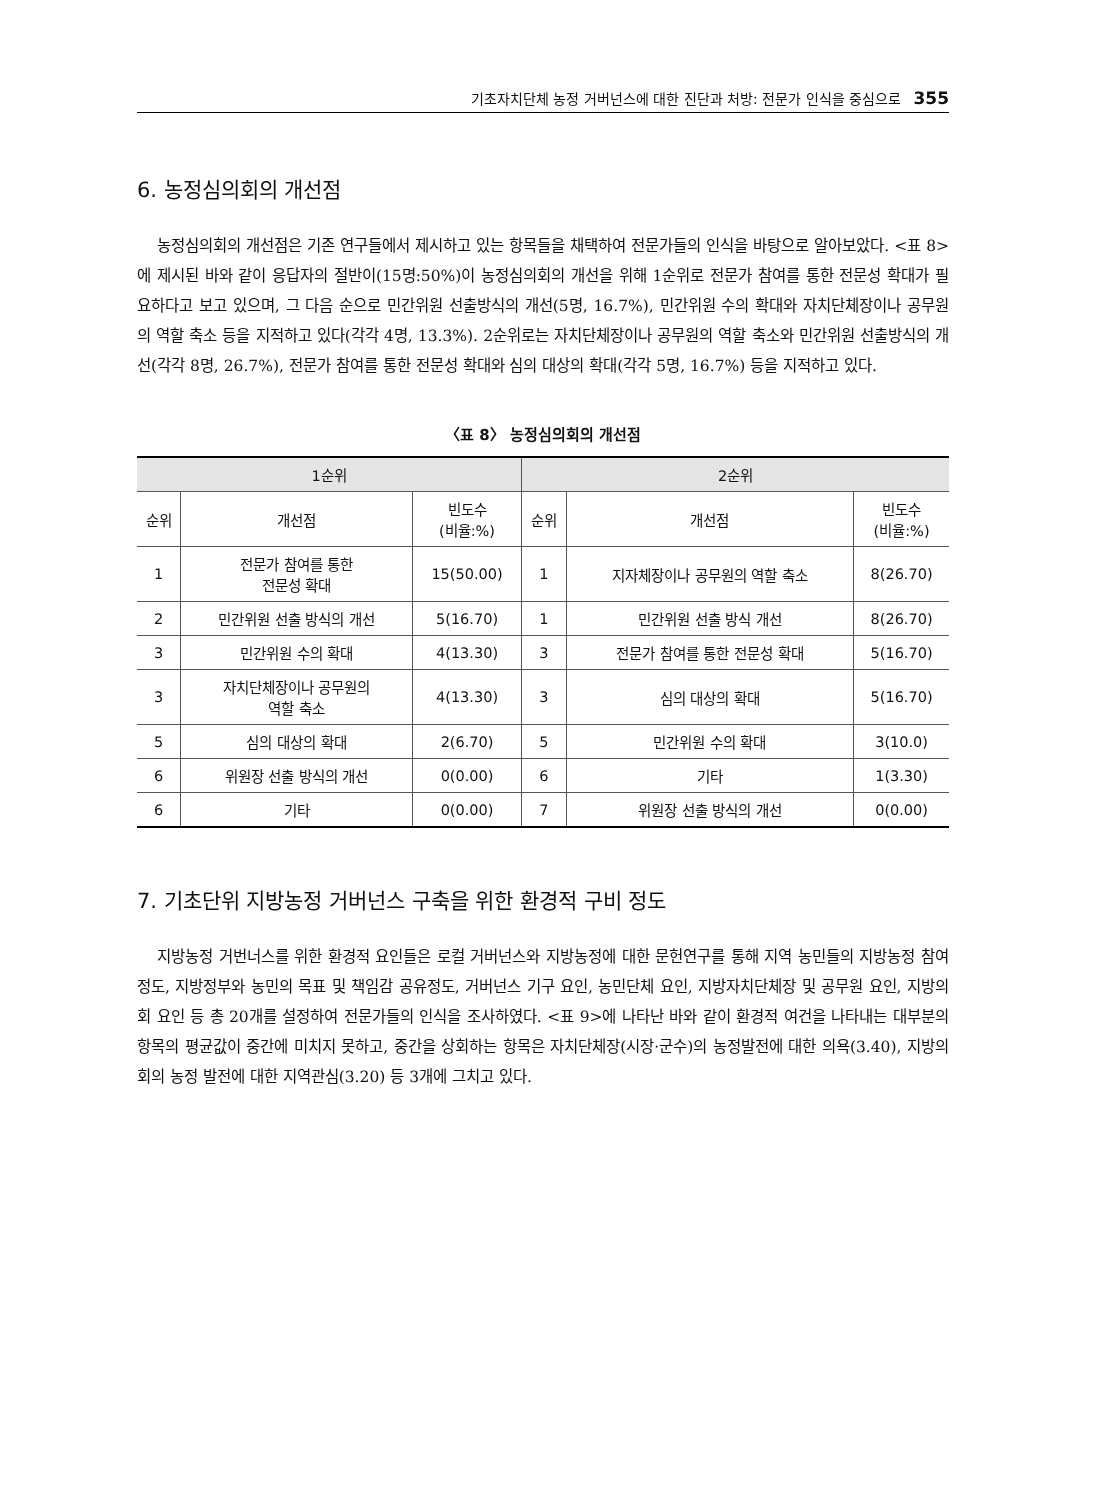기초자치단체 농정 거버넌스에 대한 진단과 처방: 전문가 인식을 중심으로 355
6. 농정심의회의 개선점
농정심의회의 개선점은 기존 연구들에서 제시하고 있는 항목들을 채택하여 전문가들의 인식을 바탕으로 알아보았다. <표 8>에 제시된 바와 같이 응답자의 절반이(15명:50%)이 농정심의회의 개선을 위해 1순위로 전문가 참여를 통한 전문성 확대가 필요하다고 보고 있으며, 그 다음 순으로 민간위원 선출방식의 개선(5명, 16.7%), 민간위원 수의 확대와 자치단체장이나 공무원의 역할 축소 등을 지적하고 있다(각각 4명, 13.3%). 2순위로는 자치단체장이나 공무원의 역할 축소와 민간위원 선출방식의 개선(각각 8명, 26.7%), 전문가 참여를 통한 전문성 확대와 심의 대상의 확대(각각 5명, 16.7%) 등을 지적하고 있다.
〈표 8〉 농정심의회의 개선점
| 1순위 | | | 2순위 | | |
| --- | --- | --- | --- | --- | --- |
| 순위 | 개선점 | 빈도수 (비율:%) | 순위 | 개선점 | 빈도수 (비율:%) |
| 1 | 전문가 참여를 통한 전문성 확대 | 15(50.00) | 1 | 지자체장이나 공무원의 역할 축소 | 8(26.70) |
| 2 | 민간위원 선출 방식의 개선 | 5(16.70) | 1 | 민간위원 선출 방식 개선 | 8(26.70) |
| 3 | 민간위원 수의 확대 | 4(13.30) | 3 | 전문가 참여를 통한 전문성 확대 | 5(16.70) |
| 3 | 자치단체장이나 공무원의 역할 축소 | 4(13.30) | 3 | 심의 대상의 확대 | 5(16.70) |
| 5 | 심의 대상의 확대 | 2(6.70) | 5 | 민간위원 수의 확대 | 3(10.0) |
| 6 | 위원장 선출 방식의 개선 | 0(0.00) | 6 | 기타 | 1(3.30) |
| 6 | 기타 | 0(0.00) | 7 | 위원장 선출 방식의 개선 | 0(0.00) |
7. 기초단위 지방농정 거버넌스 구축을 위한 환경적 구비 정도
지방농정 거번너스를 위한 환경적 요인들은 로컬 거버넌스와 지방농정에 대한 문헌연구를 통해 지역 농민들의 지방농정 참여 정도, 지방정부와 농민의 목표 및 책임감 공유정도, 거버넌스 기구 요인, 농민단체 요인, 지방자치단체장 및 공무원 요인, 지방의회 요인 등 총 20개를 설정하여 전문가들의 인식을 조사하였다. <표 9>에 나타난 바와 같이 환경적 여건을 나타내는 대부분의 항목의 평균값이 중간에 미치지 못하고, 중간을 상회하는 항목은 자치단체장(시장·군수)의 농정발전에 대한 의욕(3.40), 지방의회의 농정 발전에 대한 지역관심(3.20) 등 3개에 그치고 있다.